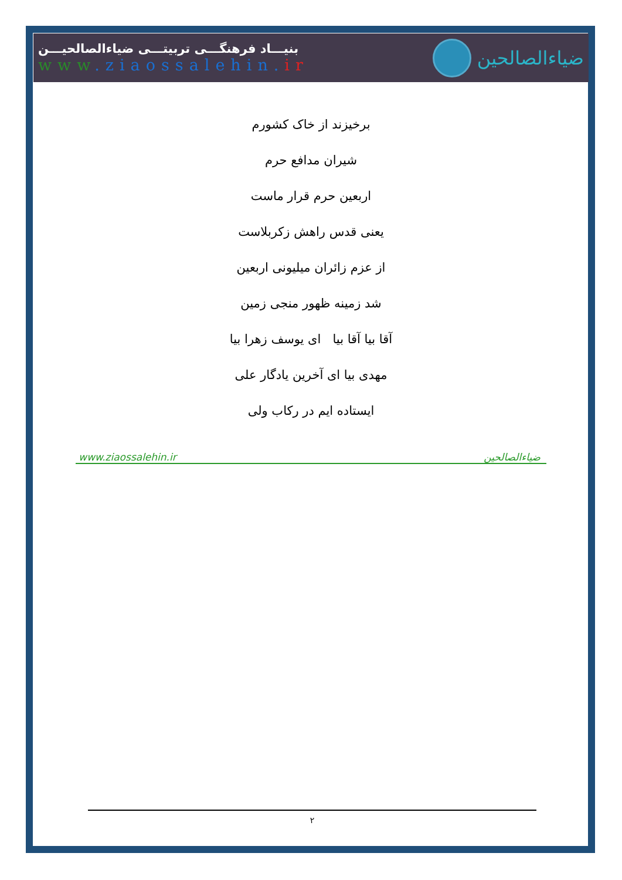بنیـــاد فرهنگـــی تربیتـــی ضیاءالصالحیـــن
www.ziaossalehin. ir
ضیاءالصالحین
برخیزند از خاک کشورم
شیران مدافع حرم
اربعین حرم قرار ماست
یعنی قدس راهش زکربلاست
از عزم زائران میلیونی اربعین
شد زمینه ظهور منجی زمین
آقا بیا آقا بیا ای یوسف زهرا بیا
مهدی بیا ای آخرین یادگار علی
ایستاده ایم در رکاب ولی
www.ziaossalehin.ir ضیاءالصالحین
۲